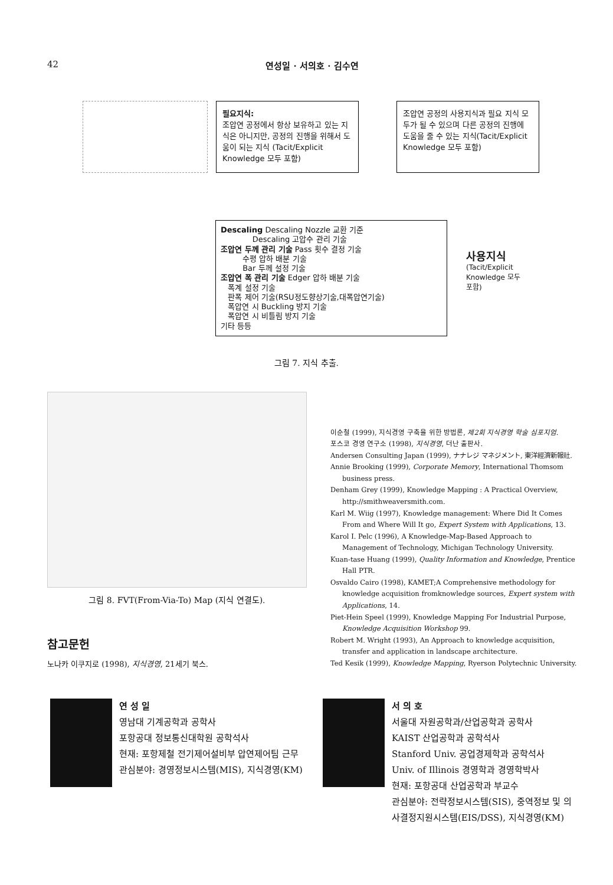42 연성일 · 서의호 · 김수연
필요지식:
조압연 공정에서 항상 보유하고 있는 지식은 아니지만, 공정의 진행을 위해서 도움이 되는 지식 (Tacit/Explicit Knowledge 모두 포함)
조압연 공정의 사용지식과 필요 지식 모두가 될 수 있으며 다른 공정의 진행에 도움을 줄 수 있는 지식(Tacit/Explicit Knowledge 모두 포함)
Descaling Descaling Nozzle 교환 기준
Descaling 고압수 관리 기술
조압연 두께 관리 기술 Pass 횟수 결정 기술
수평 압하 배분 기술
Bar 두께 설정 기술
조압연 폭 관리 기술 Edger 압하 배분 기술
폭계 설정 기술
판폭 제어 기술(RSU정도향상기술,대폭압연기술)
폭압연 시 Buckling 방지 기술
폭압연 시 비틀림 방지 기술
기타 등등
사용지식
(Tacit/Explicit
Knowledge 모두
포함)
그림 7. 지식 추출.
그림 8. FVT(From-Via-To) Map (지식 연결도).
참고문헌
노나카 이쿠지로 (1998), 지식경영, 21세기 북스.
이순철 (1999), 지식경영 구축을 위한 방법론, 제2회 지식경영 학술 심포지엄.
포스코 경영 연구소 (1998), 지식경영, 더난 출판사.
Andersen Consulting Japan (1999), ナナレジ マネジメント, 東洋經濟新報社.
Annie Brooking (1999), Corporate Memory, International Thomsom business press.
Denham Grey (1999), Knowledge Mapping : A Practical Overview, http://smithweaversmith.com.
Karl M. Wiig (1997), Knowledge management: Where Did It Comes From and Where Will It go, Expert System with Applications, 13.
Karol I. Pelc (1996), A Knowledge-Map-Based Approach to Management of Technology, Michigan Technology University.
Kuan-tase Huang (1999), Quality Information and Knowledge, Prentice Hall PTR.
Osvaldo Cairo (1998), KAMET;A Comprehensive methodology for knowledge acquisition fromknowledge sources, Expert system with Applications, 14.
Piet-Hein Speel (1999), Knowledge Mapping For Industrial Purpose, Knowledge Acquisition Workshop 99.
Robert M. Wright (1993), An Approach to knowledge acquisition, transfer and application in landscape architecture.
Ted Kesik (1999), Knowledge Mapping, Ryerson Polytechnic University.
연 성 일
영남대 기계공학과 공학사
포항공대 정보통신대학원 공학석사
현재: 포항제철 전기제어설비부 압연제어팀 근무
관심분야: 경영정보시스템(MIS), 지식경영(KM)
서 의 호
서울대 자원공학과/산업공학과 공학사
KAIST 산업공학과 공학석사
Stanford Univ. 공업경제학과 공학석사
Univ. of Illinois 경영학과 경영학박사
현재: 포항공대 산업공학과 부교수
관심분야: 전략정보시스템(SIS), 중역정보 및 의사결정지원시스템(EIS/DSS), 지식경영(KM)